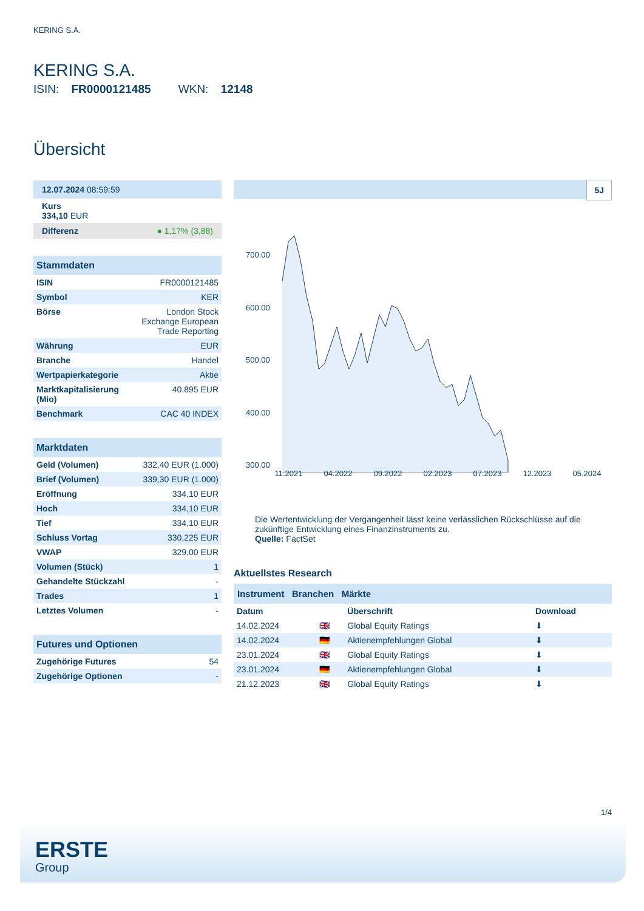KERING S.A.
KERING S.A.
ISIN: FR0000121485 WKN: 12148
Übersicht
12.07.2024 08:59:59
Kurs
334,10 EUR
Differenz ● 1,17% (3,88)
Stammdaten
| ISIN | FR0000121485 |
| Symbol | KER |
| Börse | London Stock Exchange European Trade Reporting |
| Währung | EUR |
| Branche | Handel |
| Wertpapierkategorie | Aktie |
| Marktkapitalisierung (Mio) | 40.895 EUR |
| Benchmark | CAC 40 INDEX |
Marktdaten
| Geld (Volumen) | 332,40 EUR (1.000) |
| Brief (Volumen) | 339,30 EUR (1.000) |
| Eröffnung | 334,10 EUR |
| Hoch | 334,10 EUR |
| Tief | 334,10 EUR |
| Schluss Vortag | 330,225 EUR |
| VWAP | 329,00 EUR |
| Volumen (Stück) | 1 |
| Gehandelte Stückzahl | - |
| Trades | 1 |
| Letztes Volumen | - |
Futures und Optionen
| Zugehörige Futures | 54 |
| Zugehörige Optionen | - |
5J
700.00
600.00
500.00
400.00
300.00
.
11.2021 04.2022 09.2022 02.2023 07.2023 12.2023 05.2024
Die Wertentwicklung der Vergangenheit lässt keine verlässlichen Rückschlüsse auf die zukünftige Entwicklung eines Finanzinstruments zu.
Quelle: FactSet
Aktuellstes Research
Instrument Branchen Märkte
| Datum | | Überschrift | Download |
| --- | --- | --- | --- |
| 14.02.2024 | 🇬🇧 | Global Equity Ratings | ⬇ |
| 14.02.2024 | 🇩🇪 | Aktienempfehlungen Global | ⬇ |
| 23.01.2024 | 🇬🇧 | Global Equity Ratings | ⬇ |
| 23.01.2024 | 🇩🇪 | Aktienempfehlungen Global | ⬇ |
| 21.12.2023 | 🇬🇧 | Global Equity Ratings | ⬇ |
1/4
ERSTE
Group